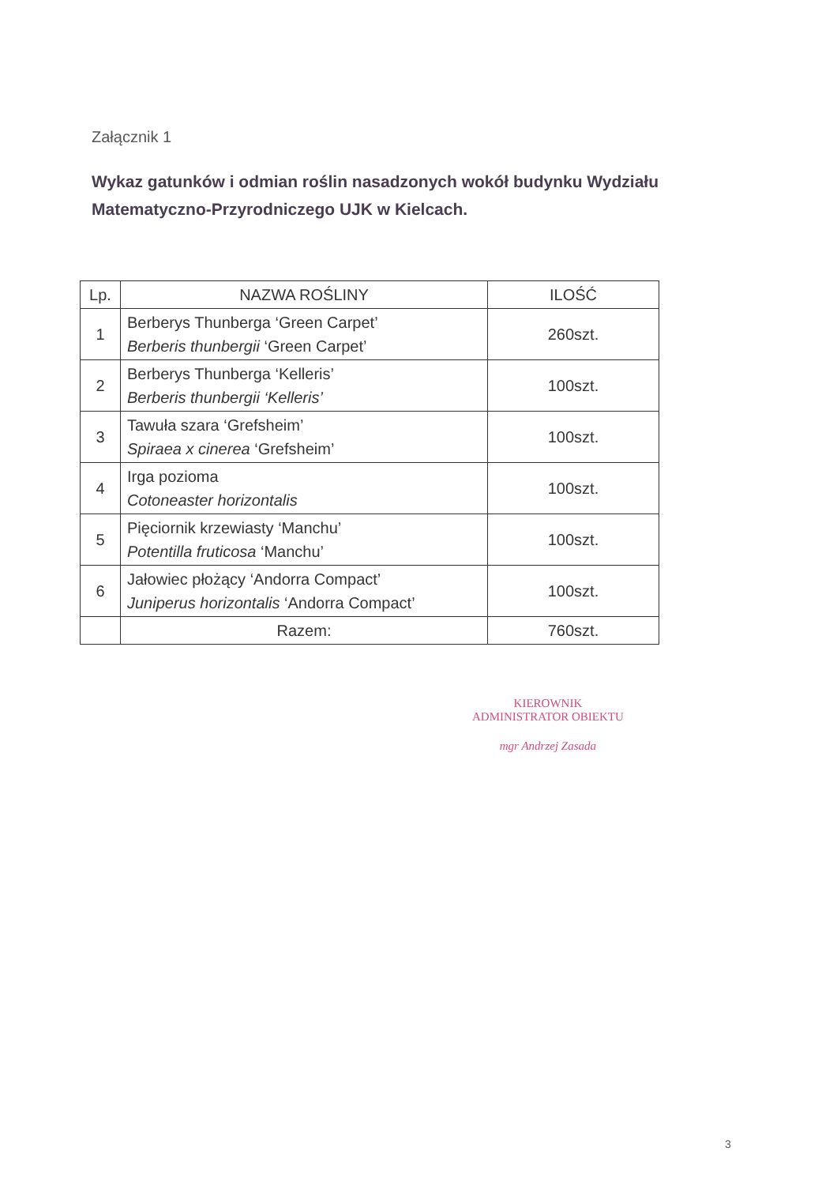Załącznik 1
Wykaz gatunków i odmian roślin nasadzonych wokół budynku Wydziału Matematyczno-Przyrodniczego UJK w Kielcach.
| Lp. | NAZWA ROŚLINY | ILOŚĆ |
| --- | --- | --- |
| 1 | Berberys Thunberga ‘Green Carpet’ Berberis thunbergii ‘Green Carpet’ | 260szt. |
| 2 | Berberys Thunberga ‘Kelleris’ Berberis thunbergii ‘Kelleris’ | 100szt. |
| 3 | Tawuła szara ‘Grefsheim’ Spiraea x cinerea ‘Grefsheim’ | 100szt. |
| 4 | Irga pozioma Cotoneaster horizontalis | 100szt. |
| 5 | Pięciornik krzewiasty ‘Manchu’ Potentilla fruticosa ‘Manchu’ | 100szt. |
| 6 | Jałowiec płożący ‘Andorra Compact’ Juniperus horizontalis ‘Andorra Compact’ | 100szt. |
| | Razem: | 760szt. |
KIEROWNIK
ADMINISTRATOR OBIEKTU
mgr Andrzej Zasada
3